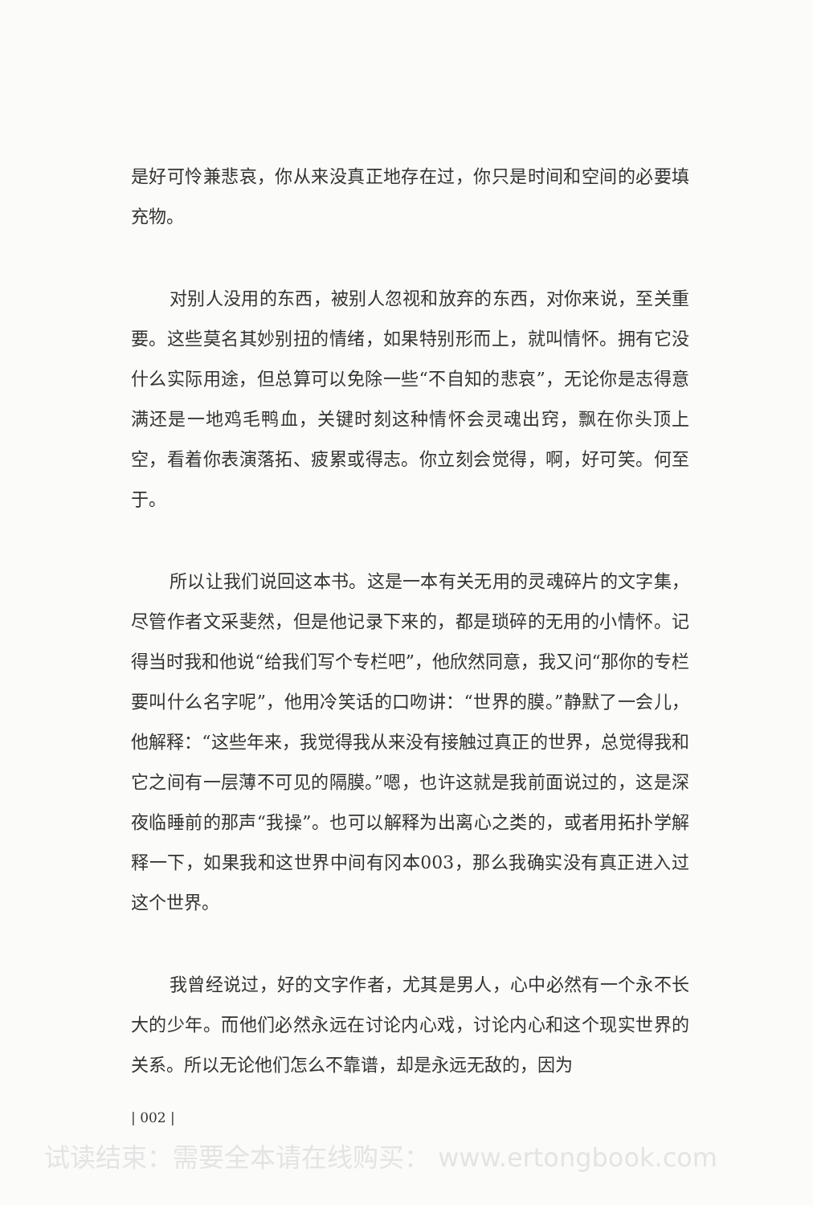是好可怜兼悲哀，你从来没真正地存在过，你只是时间和空间的必要填充物。
对别人没用的东西，被别人忽视和放弃的东西，对你来说，至关重要。这些莫名其妙别扭的情绪，如果特别形而上，就叫情怀。拥有它没什么实际用途，但总算可以免除一些“不自知的悲哀”，无论你是志得意满还是一地鸡毛鸭血，关键时刻这种情怀会灵魂出窍，飘在你头顶上空，看着你表演落拓、疲累或得志。你立刻会觉得，啊，好可笑。何至于。
所以让我们说回这本书。这是一本有关无用的灵魂碎片的文字集，尽管作者文采斐然，但是他记录下来的，都是琐碎的无用的小情怀。记得当时我和他说“给我们写个专栏吧”，他欣然同意，我又问“那你的专栏要叫什么名字呢”，他用冷笑话的口吻讲：“世界的膜。”静默了一会儿，他解释：“这些年来，我觉得我从来没有接触过真正的世界，总觉得我和它之间有一层薄不可见的隔膜。”嗯，也许这就是我前面说过的，这是深夜临睡前的那声“我操”。也可以解释为出离心之类的，或者用拓扑学解释一下，如果我和这世界中间有冈本003，那么我确实没有真正进入过这个世界。
我曾经说过，好的文字作者，尤其是男人，心中必然有一个永不长大的少年。而他们必然永远在讨论内心戏，讨论内心和这个现实世界的关系。所以无论他们怎么不靠谱，却是永远无敌的，因为
| 002 |
试读结束：需要全本请在线购买： www.ertongbook.com